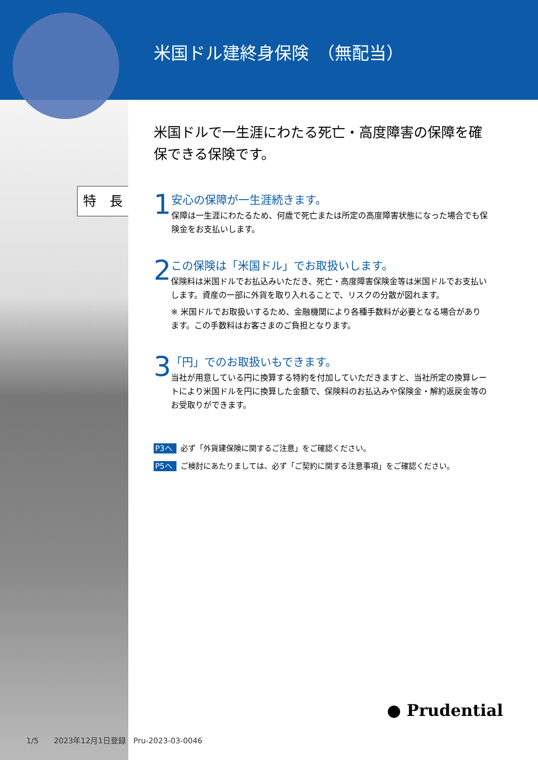米国ドル建終身保険　（無配当）
特　長
米国ドルで一生涯にわたる死亡・高度障害の保障を確保できる保険です。
1
安心の保障が一生涯続きます。
保障は一生涯にわたるため、何歳で死亡または所定の高度障害状態になった場合でも保険金をお支払いします。
2
この保険は「米国ドル」でお取扱いします。
保険料は米国ドルでお払込みいただき、死亡・高度障害保険金等は米国ドルでお支払いします。資産の一部に外貨を取り入れることで、リスクの分散が図れます。
※ 米国ドルでお取扱いするため、金融機関により各種手数料が必要となる場合があります。この手数料はお客さまのご負担となります。
3
「円」でのお取扱いもできます。
当社が用意している円に換算する特約を付加していただきますと、当社所定の換算レートにより米国ドルを円に換算した金額で、保険料のお払込みや保険金・解約返戻金等のお受取りができます。
P3へ 必ず「外貨建保険に関するご注意」をご確認ください。
P5へ ご検討にあたりましては、必ず「ご契約に関する注意事項」をご確認ください。
● Prudential
1/5　　2023年12月1日登録　Pru-2023-03-0046